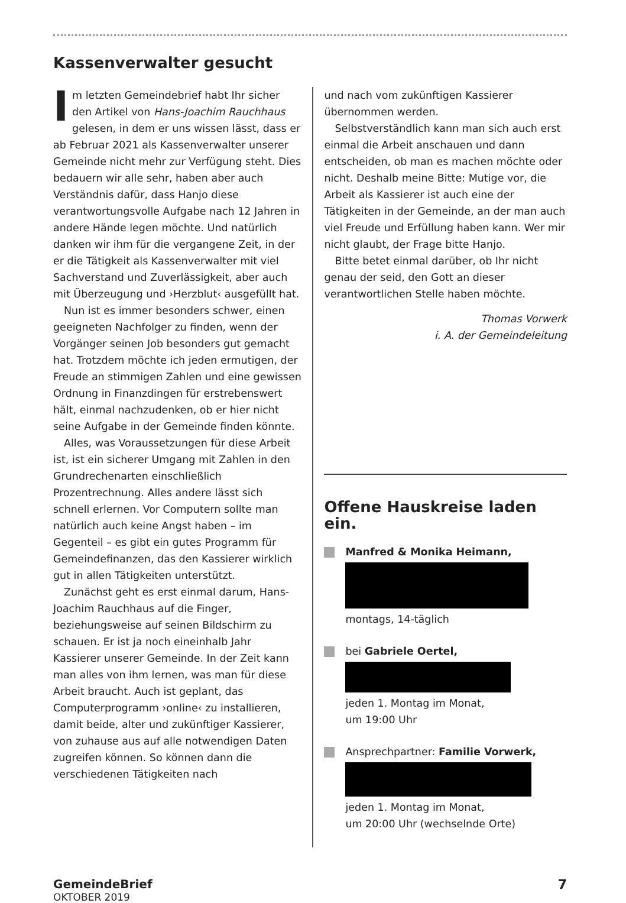Kassenverwalter gesucht
Im letzten Gemeindebrief habt Ihr sicher den Artikel von Hans-Joachim Rauchhaus gelesen, in dem er uns wissen lässt, dass er ab Februar 2021 als Kassenverwalter unserer Gemeinde nicht mehr zur Verfügung steht. Dies bedauern wir alle sehr, haben aber auch Verständnis dafür, dass Hanjo diese verantwortungsvolle Aufgabe nach 12 Jahren in andere Hände legen möchte. Und natürlich danken wir ihm für die vergangene Zeit, in der er die Tätigkeit als Kassenverwalter mit viel Sachverstand und Zuverlässigkeit, aber auch mit Überzeugung und ›Herzblut‹ ausgefüllt hat.
Nun ist es immer besonders schwer, einen geeigneten Nachfolger zu finden, wenn der Vorgänger seinen Job besonders gut gemacht hat. Trotzdem möchte ich jeden ermutigen, der Freude an stimmigen Zahlen und eine gewissen Ordnung in Finanzdingen für erstrebenswert hält, einmal nachzudenken, ob er hier nicht seine Aufgabe in der Gemeinde finden könnte.
Alles, was Voraussetzungen für diese Arbeit ist, ist ein sicherer Umgang mit Zahlen in den Grundrechenarten einschließlich Prozentrechnung. Alles andere lässt sich schnell erlernen. Vor Computern sollte man natürlich auch keine Angst haben – im Gegenteil – es gibt ein gutes Programm für Gemeindefinanzen, das den Kassierer wirklich gut in allen Tätigkeiten unterstützt.
Zunächst geht es erst einmal darum, Hans-Joachim Rauchhaus auf die Finger, beziehungsweise auf seinen Bildschirm zu schauen. Er ist ja noch eineinhalb Jahr Kassierer unserer Gemeinde. In der Zeit kann man alles von ihm lernen, was man für diese Arbeit braucht. Auch ist geplant, das Computerprogramm ›online‹ zu installieren, damit beide, alter und zukünftiger Kassierer, von zuhause aus auf alle notwendigen Daten zugreifen können. So können dann die verschiedenen Tätigkeiten nach
und nach vom zukünftigen Kassierer übernommen werden.
Selbstverständlich kann man sich auch erst einmal die Arbeit anschauen und dann entscheiden, ob man es machen möchte oder nicht. Deshalb meine Bitte: Mutige vor, die Arbeit als Kassierer ist auch eine der Tätigkeiten in der Gemeinde, an der man auch viel Freude und Erfüllung haben kann. Wer mir nicht glaubt, der Frage bitte Hanjo.
Bitte betet einmal darüber, ob Ihr nicht genau der seid, den Gott an dieser verantwortlichen Stelle haben möchte.
Thomas Vorwerk
i. A. der Gemeindeleitung
Offene Hauskreise laden ein.
Manfred & Monika Heimann,
montags, 14-täglich
bei Gabriele Oertel,
jeden 1. Montag im Monat,
um 19:00 Uhr
Ansprechpartner: Familie Vorwerk,
jeden 1. Montag im Monat,
um 20:00 Uhr (wechselnde Orte)
GemeindeBrief 7
OKTOBER 2019